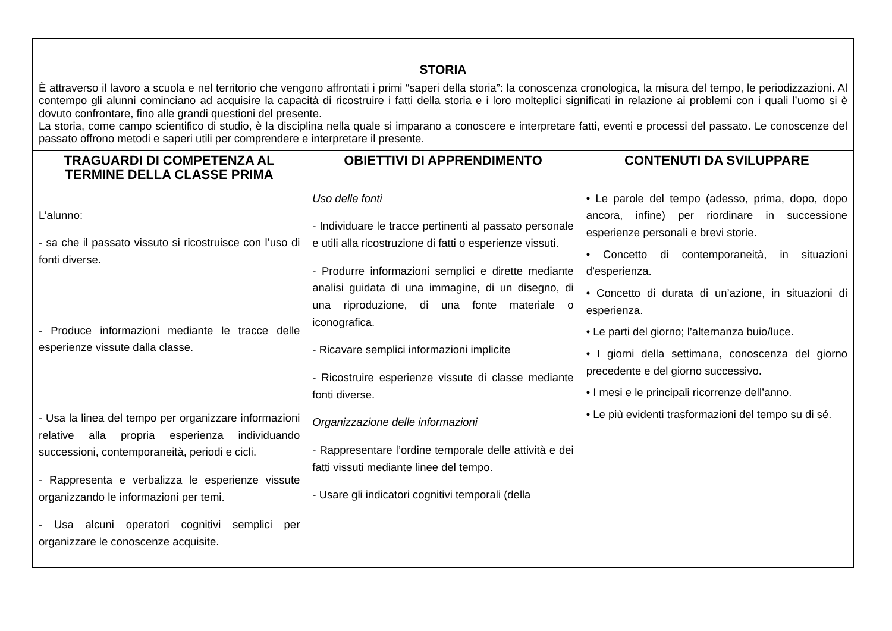| STORIA È attraverso il lavoro a scuola e nel territorio che vengono affrontati i primi “saperi della storia”: la conoscenza cronologica, la misura del tempo, le periodizzazioni. Al contempo gli alunni cominciano ad acquisire la capacità di ricostruire i fatti della storia e i loro molteplici significati in relazione ai problemi con i quali l’uomo si è dovuto confrontare, fino alle grandi questioni del presente. La storia, come campo scientifico di studio, è la disciplina nella quale si imparano a conoscere e interpretare fatti, eventi e processi del passato. Le conoscenze del passato offrono metodi e saperi utili per comprendere e interpretare il presente. | | |
| TRAGUARDI DI COMPETENZA AL TERMINE DELLA CLASSE PRIMA | OBIETTIVI DI APPRENDIMENTO | CONTENUTI DA SVILUPPARE |
| L’alunno: - sa che il passato vissuto si ricostruisce con l’uso di fonti diverse. - Produce informazioni mediante le tracce delle esperienze vissute dalla classe. - Usa la linea del tempo per organizzare informazioni relative alla propria esperienza individuando successioni, contemporaneità, periodi e cicli. - Rappresenta e verbalizza le esperienze vissute organizzando le informazioni per temi. - Usa alcuni operatori cognitivi semplici per organizzare le conoscenze acquisite. | Uso delle fonti - Individuare le tracce pertinenti al passato personale e utili alla ricostruzione di fatti o esperienze vissuti. - Produrre informazioni semplici e dirette mediante analisi guidata di una immagine, di un disegno, di una riproduzione, di una fonte materiale o iconografica. - Ricavare semplici informazioni implicite - Ricostruire esperienze vissute di classe mediante fonti diverse. Organizzazione delle informazioni - Rappresentare l’ordine temporale delle attività e dei fatti vissuti mediante linee del tempo. - Usare gli indicatori cognitivi temporali (della | • Le parole del tempo (adesso, prima, dopo, dopo ancora, infine) per riordinare in successione esperienze personali e brevi storie. • Concetto di contemporaneità, in situazioni d’esperienza. • Concetto di durata di un’azione, in situazioni di esperienza. • Le parti del giorno; l’alternanza buio/luce. • I giorni della settimana, conoscenza del giorno precedente e del giorno successivo. • I mesi e le principali ricorrenze dell’anno. • Le più evidenti trasformazioni del tempo su di sé. |